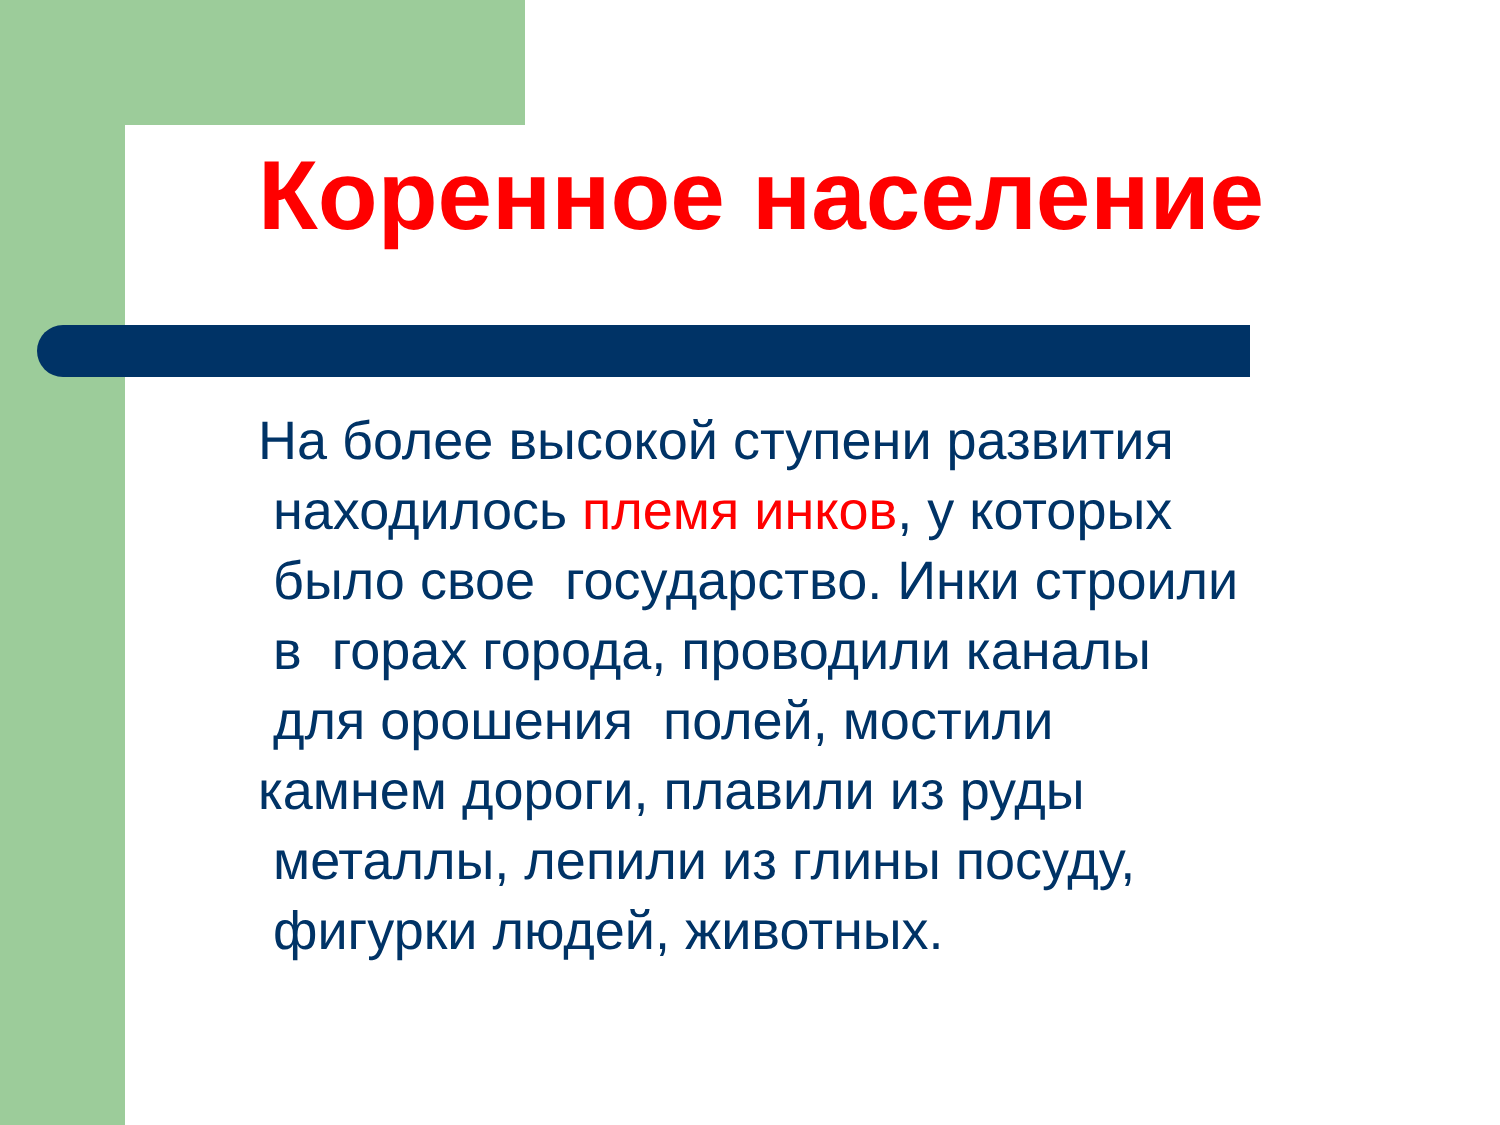Коренное население
На более высокой ступени развития
находилось племя инков, у которых
было свое государство. Инки строили
в горах города, проводили каналы
для орошения полей, мостили
камнем дороги, плавили из руды
металлы, лепили из глины посуду,
фигурки людей, животных.